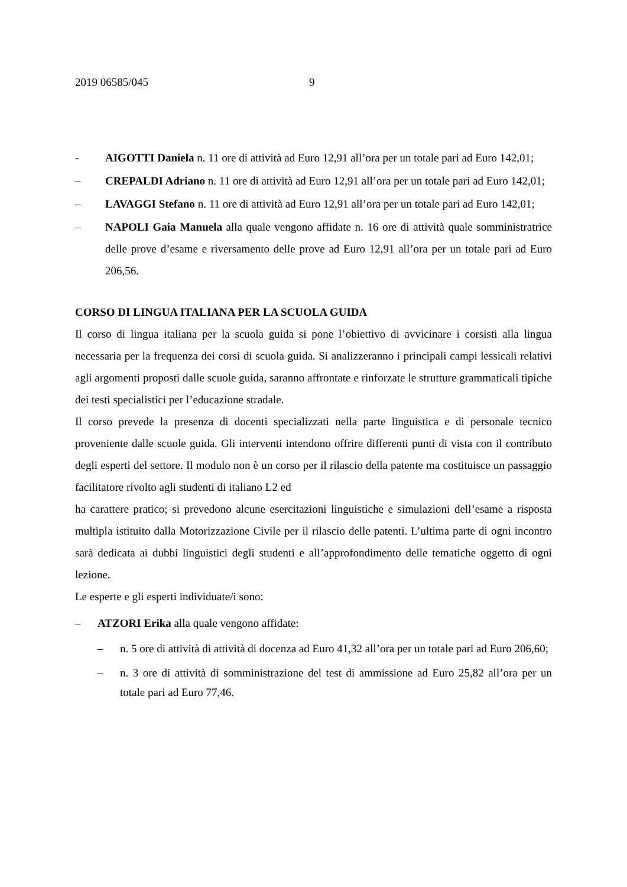2019 06585/045 9
- AIGOTTI Daniela n. 11 ore di attività ad Euro 12,91 all’ora per un totale pari ad Euro 142,01;
– CREPALDI Adriano n. 11 ore di attività ad Euro 12,91 all’ora per un totale pari ad Euro 142,01;
– LAVAGGI Stefano n. 11 ore di attività ad Euro 12,91 all’ora per un totale pari ad Euro 142,01;
– NAPOLI Gaia Manuela alla quale vengono affidate n. 16 ore di attività quale somministratrice delle prove d’esame e riversamento delle prove ad Euro 12,91 all’ora per un totale pari ad Euro 206,56.
CORSO DI LINGUA ITALIANA PER LA SCUOLA GUIDA
Il corso di lingua italiana per la scuola guida si pone l’obiettivo di avvicinare i corsisti alla lingua necessaria per la frequenza dei corsi di scuola guida. Si analizzeranno i principali campi lessicali relativi agli argomenti proposti dalle scuole guida, saranno affrontate e rinforzate le strutture grammaticali tipiche dei testi specialistici per l’educazione stradale.
Il corso prevede la presenza di docenti specializzati nella parte linguistica e di personale tecnico proveniente dalle scuole guida. Gli interventi intendono offrire differenti punti di vista con il contributo degli esperti del settore. Il modulo non è un corso per il rilascio della patente ma costituisce un passaggio facilitatore rivolto agli studenti di italiano L2 ed
ha carattere pratico; si prevedono alcune esercitazioni linguistiche e simulazioni dell’esame a risposta multipla istituito dalla Motorizzazione Civile per il rilascio delle patenti. L’ultima parte di ogni incontro sarà dedicata ai dubbi linguistici degli studenti e all’approfondimento delle tematiche oggetto di ogni lezione.
Le esperte e gli esperti individuate/i sono:
– ATZORI Erika alla quale vengono affidate:
– n. 5 ore di attività di attività di docenza ad Euro 41,32 all’ora per un totale pari ad Euro 206,60;
– n. 3 ore di attività di somministrazione del test di ammissione ad Euro 25,82 all’ora per un totale pari ad Euro 77,46.